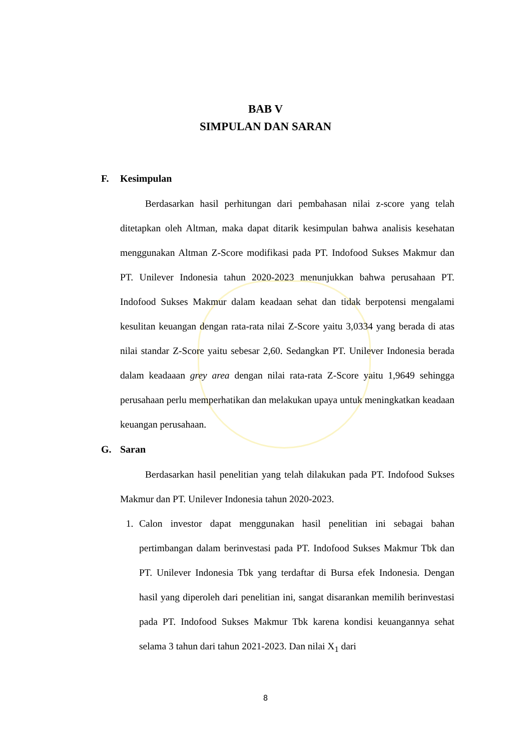BAB V
SIMPULAN DAN SARAN
F. Kesimpulan
Berdasarkan hasil perhitungan dari pembahasan nilai z-score yang telah ditetapkan oleh Altman, maka dapat ditarik kesimpulan bahwa analisis kesehatan menggunakan Altman Z-Score modifikasi pada PT. Indofood Sukses Makmur dan PT. Unilever Indonesia tahun 2020-2023 menunjukkan bahwa perusahaan PT. Indofood Sukses Makmur dalam keadaan sehat dan tidak berpotensi mengalami kesulitan keuangan dengan rata-rata nilai Z-Score yaitu 3,0334 yang berada di atas nilai standar Z-Score yaitu sebesar 2,60. Sedangkan PT. Unilever Indonesia berada dalam keadaaan grey area dengan nilai rata-rata Z-Score yaitu 1,9649 sehingga perusahaan perlu memperhatikan dan melakukan upaya untuk meningkatkan keadaan keuangan perusahaan.
G. Saran
Berdasarkan hasil penelitian yang telah dilakukan pada PT. Indofood Sukses Makmur dan PT. Unilever Indonesia tahun 2020-2023.
1. Calon investor dapat menggunakan hasil penelitian ini sebagai bahan pertimbangan dalam berinvestasi pada PT. Indofood Sukses Makmur Tbk dan PT. Unilever Indonesia Tbk yang terdaftar di Bursa efek Indonesia. Dengan hasil yang diperoleh dari penelitian ini, sangat disarankan memilih berinvestasi pada PT. Indofood Sukses Makmur Tbk karena kondisi keuangannya sehat selama 3 tahun dari tahun 2021-2023. Dan nilai X<sub>1</sub> dari
8